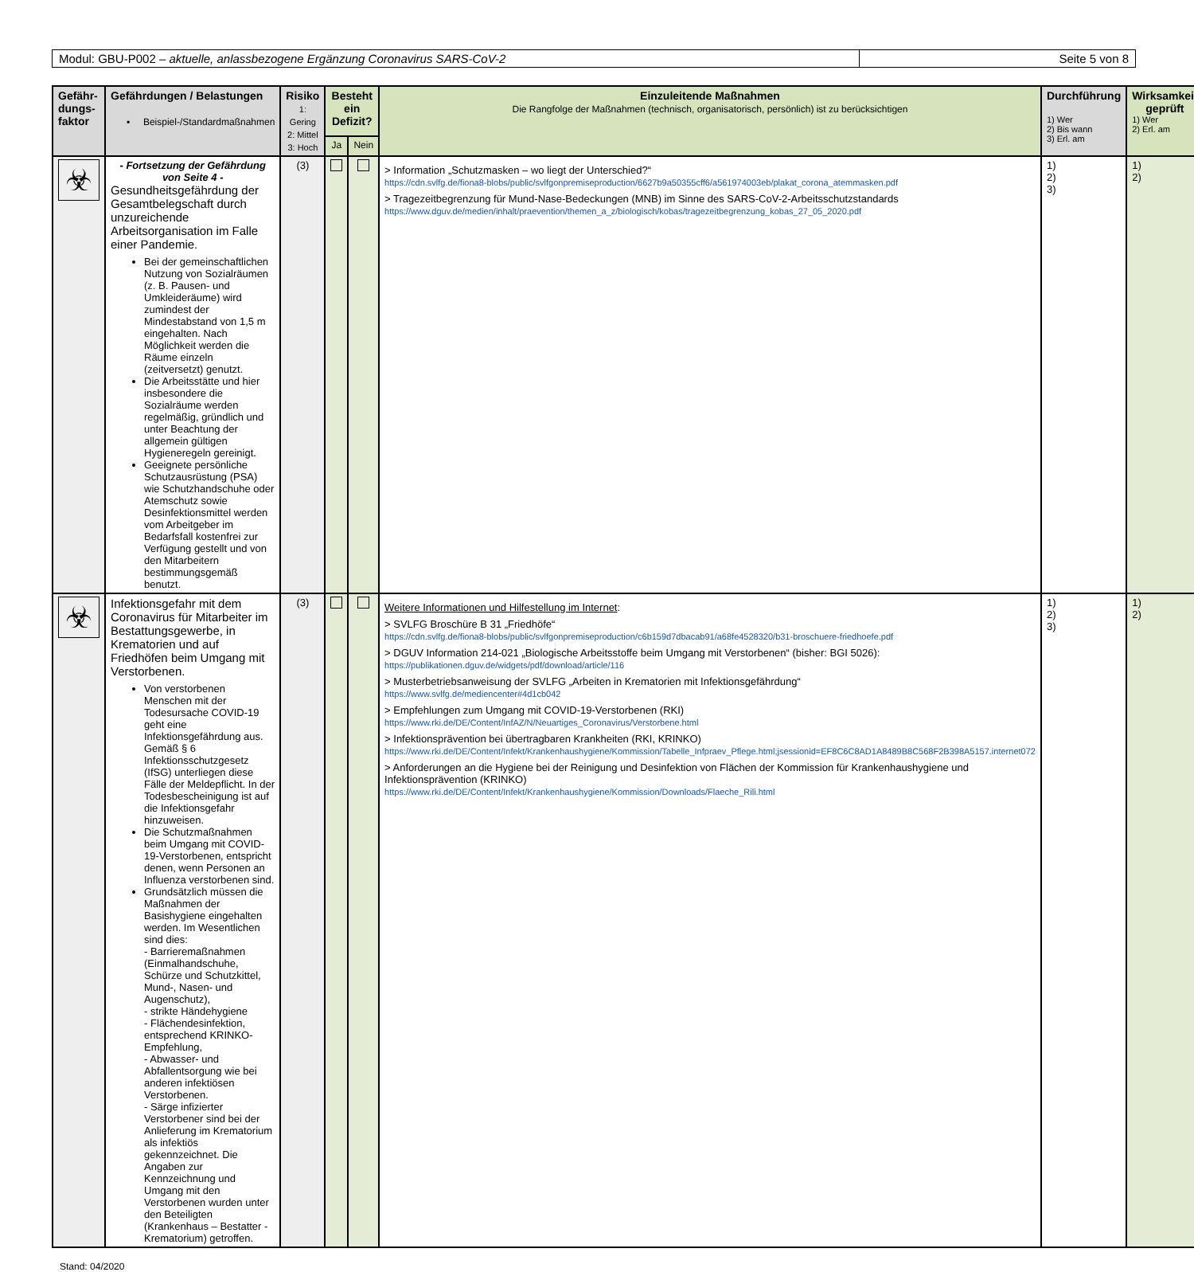Modul: GBU-P002 – aktuelle, anlassbezogene Ergänzung Coronavirus SARS-CoV-2
Seite 5 von 8
| Gefähr- dungs- faktor | Gefährdungen / Belastungen ▪ Beispiel-/Standardmaßnahmen | Risiko 1: Gering 2: Mittel 3: Hoch | Besteht ein Defizit? | | Einzuleitende Maßnahmen Die Rangfolge der Maßnahmen (technisch, organisatorisch, persönlich) ist zu berücksichtigen | Durchführung 1) Wer 2) Bis wann 3) Erl. am | Wirksamkeit geprüft 1) Wer 2) Erl. am |
| --- | --- | --- | --- | --- | --- | --- | --- |
| | | | Ja | Nein | | | |
| ☣ | - Fortsetzung der Gefährdung von Seite 4 - Gesundheitsgefährdung der Gesamtbelegschaft durch unzureichende Arbeitsorganisation im Falle einer Pandemie. Bei der gemeinschaftlichen Nutzung von Sozialräumen (z. B. Pausen- und Umkleideräume) wird zumindest der Mindestabstand von 1,5 m eingehalten. Nach Möglichkeit werden die Räume einzeln (zeitversetzt) genutzt. Die Arbeitsstätte und hier insbesondere die Sozialräume werden regelmäßig, gründlich und unter Beachtung der allgemein gültigen Hygieneregeln gereinigt. Geeignete persönliche Schutzausrüstung (PSA) wie Schutzhandschuhe oder Atemschutz sowie Desinfektionsmittel werden vom Arbeitgeber im Bedarfsfall kostenfrei zur Verfügung gestellt und von den Mitarbeitern bestimmungsgemäß benutzt. | (3) | | | > Information „Schutzmasken – wo liegt der Unterschied?“ https://cdn.svlfg.de/fiona8-blobs/public/svlfgonpremiseproduction/6627b9a50355cff6/a561974003eb/plakat_corona_atemmasken.pdf > Tragezeitbegrenzung für Mund-Nase-Bedeckungen (MNB) im Sinne des SARS-CoV-2-Arbeitsschutzstandards https://www.dguv.de/medien/inhalt/praevention/themen_a_z/biologisch/kobas/tragezeitbegrenzung_kobas_27_05_2020.pdf | 1) 2) 3) | 1) 2) |
| ☣ | Infektionsgefahr mit dem Coronavirus für Mitarbeiter im Bestattungsgewerbe, in Krematorien und auf Friedhöfen beim Umgang mit Verstorbenen. Von verstorbenen Menschen mit der Todesursache COVID-19 geht eine Infektionsgefährdung aus. Gemäß § 6 Infektionsschutzgesetz (IfSG) unterliegen diese Fälle der Meldepflicht. In der Todesbescheinigung ist auf die Infektionsgefahr hinzuweisen. Die Schutzmaßnahmen beim Umgang mit COVID-19-Verstorbenen, entspricht denen, wenn Personen an Influenza verstorbenen sind. Grundsätzlich müssen die Maßnahmen der Basishygiene eingehalten werden. Im Wesentlichen sind dies: - Barrieremaßnahmen (Einmalhandschuhe, Schürze und Schutzkittel, Mund-, Nasen- und Augenschutz), - strikte Händehygiene - Flächendesinfektion, entsprechend KRINKO-Empfehlung, - Abwasser- und Abfallentsorgung wie bei anderen infektiösen Verstorbenen. - Särge infizierter Verstorbener sind bei der Anlieferung im Krematorium als infektiös gekennzeichnet. Die Angaben zur Kennzeichnung und Umgang mit den Verstorbenen wurden unter den Beteiligten (Krankenhaus – Bestatter - Krematorium) getroffen. | (3) | | | Weitere Informationen und Hilfestellung im Internet : > SVLFG Broschüre B 31 „Friedhöfe“ https://cdn.svlfg.de/fiona8-blobs/public/svlfgonpremiseproduction/c6b159d7dbacab91/a68fe4528320/b31-broschuere-friedhoefe.pdf > DGUV Information 214-021 „Biologische Arbeitsstoffe beim Umgang mit Verstorbenen“ (bisher: BGI 5026): https://publikationen.dguv.de/widgets/pdf/download/article/116 > Musterbetriebsanweisung der SVLFG „Arbeiten in Krematorien mit Infektionsgefährdung“ https://www.svlfg.de/mediencenter#4d1cb042 > Empfehlungen zum Umgang mit COVID-19-Verstorbenen (RKI) https://www.rki.de/DE/Content/InfAZ/N/Neuartiges_Coronavirus/Verstorbene.html > Infektionsprävention bei übertragbaren Krankheiten (RKI, KRINKO) https://www.rki.de/DE/Content/Infekt/Krankenhaushygiene/Kommission/Tabelle_Infpraev_Pflege.html;jsessionid=EF8C6C8AD1A8489B8C568F2B398A5157.internet072 > Anforderungen an die Hygiene bei der Reinigung und Desinfektion von Flächen der Kommission für Krankenhaushygiene und Infektionsprävention (KRINKO) https://www.rki.de/DE/Content/Infekt/Krankenhaushygiene/Kommission/Downloads/Flaeche_Rili.html | 1) 2) 3) | 1) 2) |
Stand: 04/2020